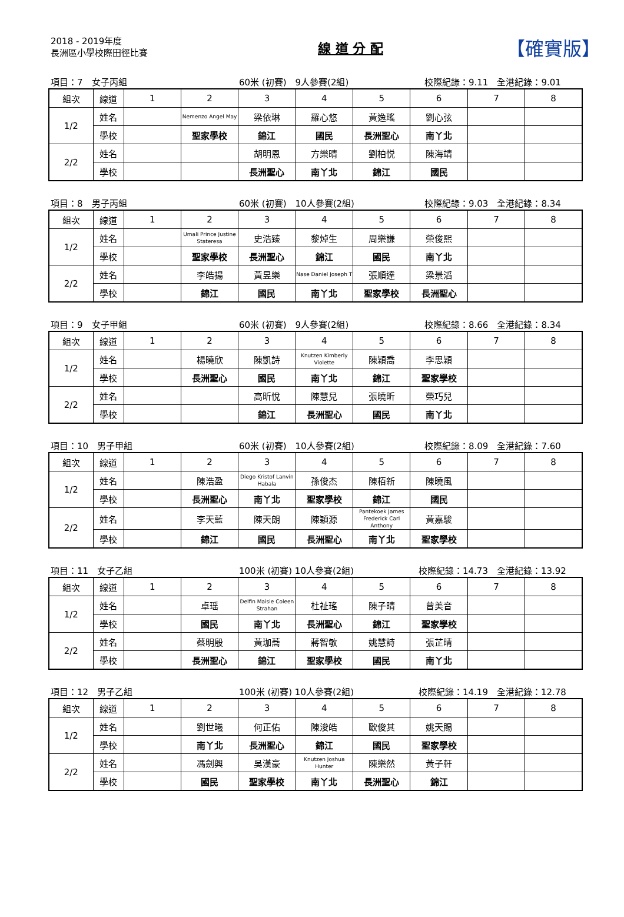2018 - 2019年度
長洲區小學校際田徑比賽
線 道 分 配
【確實版】
項目：7　女子丙組 60米 (初賽)　9人參賽(2組) 校際紀錄：9.11　全港紀錄：9.01
| 組次 | 線道 | 1 | 2 | 3 | 4 | 5 | 6 | 7 | 8 |
| 1/2 | 姓名 | | Nemenzo Angel May | 梁依琳 | 羅心悠 | 黃逸瑤 | 劉心弦 | | |
| | 學校 | | 聖家學校 | 錦江 | 國民 | 長洲聖心 | 南丫北 | | |
| 2/2 | 姓名 | | | 胡明恩 | 方樂晴 | 劉柏悦 | 陳海靖 | | |
| | 學校 | | | 長洲聖心 | 南丫北 | 錦江 | 國民 | | |
項目：8　男子丙組 60米 (初賽)　10人參賽(2組) 校際紀錄：9.03　全港紀錄：8.34
| 組次 | 線道 | 1 | 2 | 3 | 4 | 5 | 6 | 7 | 8 |
| 1/2 | 姓名 | | Umali Prince Justine Stateresa | 史浩臻 | 黎焯生 | 周樂謙 | 榮俊熙 | | |
| | 學校 | | 聖家學校 | 長洲聖心 | 錦江 | 國民 | 南丫北 | | |
| 2/2 | 姓名 | | 李皓揚 | 黃昱樂 | Nase Daniel Joseph T | 張順達 | 梁景滔 | | |
| | 學校 | | 錦江 | 國民 | 南丫北 | 聖家學校 | 長洲聖心 | | |
項目：9　女子甲組 60米 (初賽)　9人參賽(2組) 校際紀錄：8.66　全港紀錄：8.34
| 組次 | 線道 | 1 | 2 | 3 | 4 | 5 | 6 | 7 | 8 |
| 1/2 | 姓名 | | 楊曉欣 | 陳凱詩 | Knutzen Kimberly Violette | 陳穎喬 | 李思穎 | | |
| | 學校 | | 長洲聖心 | 國民 | 南丫北 | 錦江 | 聖家學校 | | |
| 2/2 | 姓名 | | | 高昕悅 | 陳慧兒 | 張曉昕 | 榮巧兒 | | |
| | 學校 | | | 錦江 | 長洲聖心 | 國民 | 南丫北 | | |
項目：10　男子甲組 60米 (初賽)　10人參賽(2組) 校際紀錄：8.09　全港紀錄：7.60
| 組次 | 線道 | 1 | 2 | 3 | 4 | 5 | 6 | 7 | 8 |
| 1/2 | 姓名 | | 陳浩盈 | Diego Kristof Lanvin Habala | 孫俊杰 | 陳栢新 | 陳曉風 | | |
| | 學校 | | 長洲聖心 | 南丫北 | 聖家學校 | 錦江 | 國民 | | |
| 2/2 | 姓名 | | 李天藍 | 陳天朗 | 陳穎源 | Pantekoek James Frederick Carl Anthony | 黃嘉駿 | | |
| | 學校 | | 錦江 | 國民 | 長洲聖心 | 南丫北 | 聖家學校 | | |
項目：11　女子乙組 100米 (初賽) 10人參賽(2組) 校際紀錄：14.73　全港紀錄：13.92
| 組次 | 線道 | 1 | 2 | 3 | 4 | 5 | 6 | 7 | 8 |
| 1/2 | 姓名 | | 卓瑶 | Delfin Maisie Coleen Strahan | 杜祉瑤 | 陳子晴 | 曾美音 | | |
| | 學校 | | 國民 | 南丫北 | 長洲聖心 | 錦江 | 聖家學校 | | |
| 2/2 | 姓名 | | 蔡明殷 | 黃珈蕎 | 蔣智敏 | 姚慧詩 | 張芷晴 | | |
| | 學校 | | 長洲聖心 | 錦江 | 聖家學校 | 國民 | 南丫北 | | |
項目：12　男子乙組 100米 (初賽) 10人參賽(2組) 校際紀錄：14.19　全港紀錄：12.78
| 組次 | 線道 | 1 | 2 | 3 | 4 | 5 | 6 | 7 | 8 |
| 1/2 | 姓名 | | 劉世曦 | 何正佑 | 陳浚皓 | 歐俊其 | 姚天賜 | | |
| | 學校 | | 南丫北 | 長洲聖心 | 錦江 | 國民 | 聖家學校 | | |
| 2/2 | 姓名 | | 馮劍興 | 吳漢豪 | Knutzen Joshua Hunter | 陳樂然 | 黃子軒 | | |
| | 學校 | | 國民 | 聖家學校 | 南丫北 | 長洲聖心 | 錦江 | | |